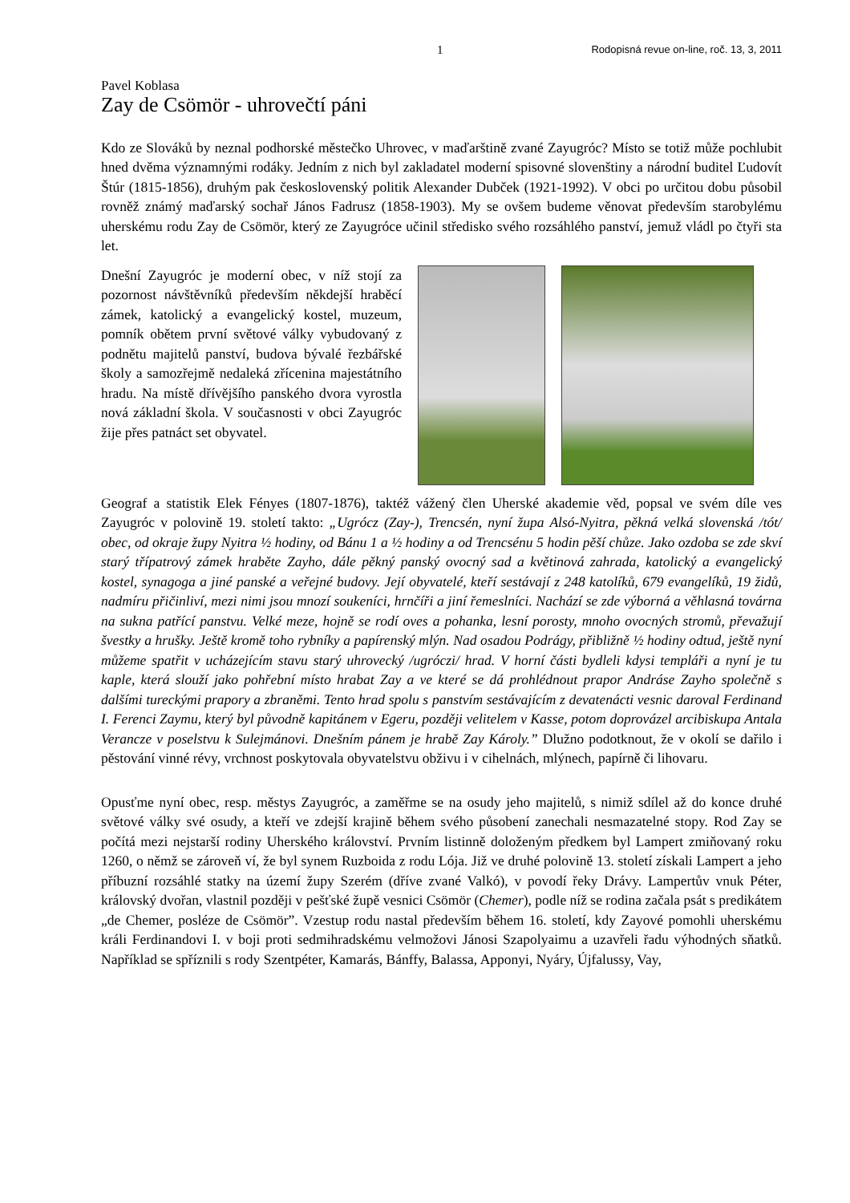1 Rodopisná revue on-line, roč. 13, 3, 2011
Pavel Koblasa
Zay de Csömör - uhrovečtí páni
Kdo ze Slováků by neznal podhorské městečko Uhrovec, v maďarštině zvané Zayugróc? Místo se totiž může pochlubit hned dvěma významnými rodáky. Jedním z nich byl zakladatel moderní spisovné slovenštiny a národní buditel Ľudovít Štúr (1815-1856), druhým pak československý politik Alexander Dubček (1921-1992). V obci po určitou dobu působil rovněž známý maďarský sochař János Fadrusz (1858-1903). My se ovšem budeme věnovat především starobylému uherskému rodu Zay de Csömör, který ze Zayugróce učinil středisko svého rozsáhlého panství, jemuž vládl po čtyři sta let.
Dnešní Zayugróc je moderní obec, v níž stojí za pozornost návštěvníků především někdejší hraběcí zámek, katolický a evangelický kostel, muzeum, pomník obětem první světové války vybudovaný z podnětu majitelů panství, budova bývalé řezbářské školy a samozřejmě nedaleká zřícenina majestátního hradu. Na místě dřívějšího panského dvora vyrostla nová základní škola. V současnosti v obci Zayugróc žije přes patnáct set obyvatel.
Geograf a statistik Elek Fényes (1807-1876), taktéž vážený člen Uherské akademie věd, popsal ve svém díle ves Zayugróc v polovině 19. století takto: „Ugrócz (Zay-), Trencsén, nyní župa Alsó-Nyitra, pěkná velká slovenská /tót/ obec, od okraje župy Nyitra ½ hodiny, od Bánu 1 a ½ hodiny a od Trencsénu 5 hodin pěší chůze. Jako ozdoba se zde skví starý třípatrový zámek hraběte Zayho, dále pěkný panský ovocný sad a květinová zahrada, katolický a evangelický kostel, synagoga a jiné panské a veřejné budovy. Její obyvatelé, kteří sestávají z 248 katolíků, 679 evangelíků, 19 židů, nadmíru přičinliví, mezi nimi jsou mnozí soukeníci, hrnčíři a jiní řemeslníci. Nachází se zde výborná a věhlasná továrna na sukna patřící panstvu. Velké meze, hojně se rodí oves a pohanka, lesní porosty, mnoho ovocných stromů, převažují švestky a hrušky. Ještě kromě toho rybníky a papírenský mlýn. Nad osadou Podrágy, přibližně ½ hodiny odtud, ještě nyní můžeme spatřit v ucházejícím stavu starý uhrovecký /ugróczi/ hrad. V horní části bydleli kdysi templáři a nyní je tu kaple, která slouží jako pohřební místo hrabat Zay a ve které se dá prohlédnout prapor Andráse Zayho společně s dalšími tureckými prapory a zbraněmi. Tento hrad spolu s panstvím sestávajícím z devatenácti vesnic daroval Ferdinand I. Ferenci Zaymu, který byl původně kapitánem v Egeru, později velitelem v Kasse, potom doprovázel arcibiskupa Antala Verancze v poselstvu k Sulejmánovi. Dnešním pánem je hrabě Zay Károly.” Dlužno podotknout, že v okolí se dařilo i pěstování vinné révy, vrchnost poskytovala obyvatelstvu obživu i v cihelnách, mlýnech, papírně či lihovaru.
Opusťme nyní obec, resp. městys Zayugróc, a zaměřme se na osudy jeho majitelů, s nimiž sdílel až do konce druhé světové války své osudy, a kteří ve zdejší krajině během svého působení zanechali nesmazatelné stopy. Rod Zay se počítá mezi nejstarší rodiny Uherského království. Prvním listinně doloženým předkem byl Lampert zmiňovaný roku 1260, o němž se zároveň ví, že byl synem Ruzboida z rodu Lója. Již ve druhé polovině 13. století získali Lampert a jeho příbuzní rozsáhlé statky na území župy Szerém (dříve zvané Valkó), v povodí řeky Drávy. Lampertův vnuk Péter, královský dvořan, vlastnil později v pešťské župě vesnici Csömör (Chemer), podle níž se rodina začala psát s predikátem „de Chemer, posléze de Csömör”. Vzestup rodu nastal především během 16. století, kdy Zayové pomohli uherskému králi Ferdinandovi I. v boji proti sedmihradskému velmožovi Jánosi Szapolyaimu a uzavřeli řadu výhodných sňatků. Například se spříznili s rody Szentpéter, Kamarás, Bánffy, Balassa, Apponyi, Nyáry, Újfalussy, Vay,